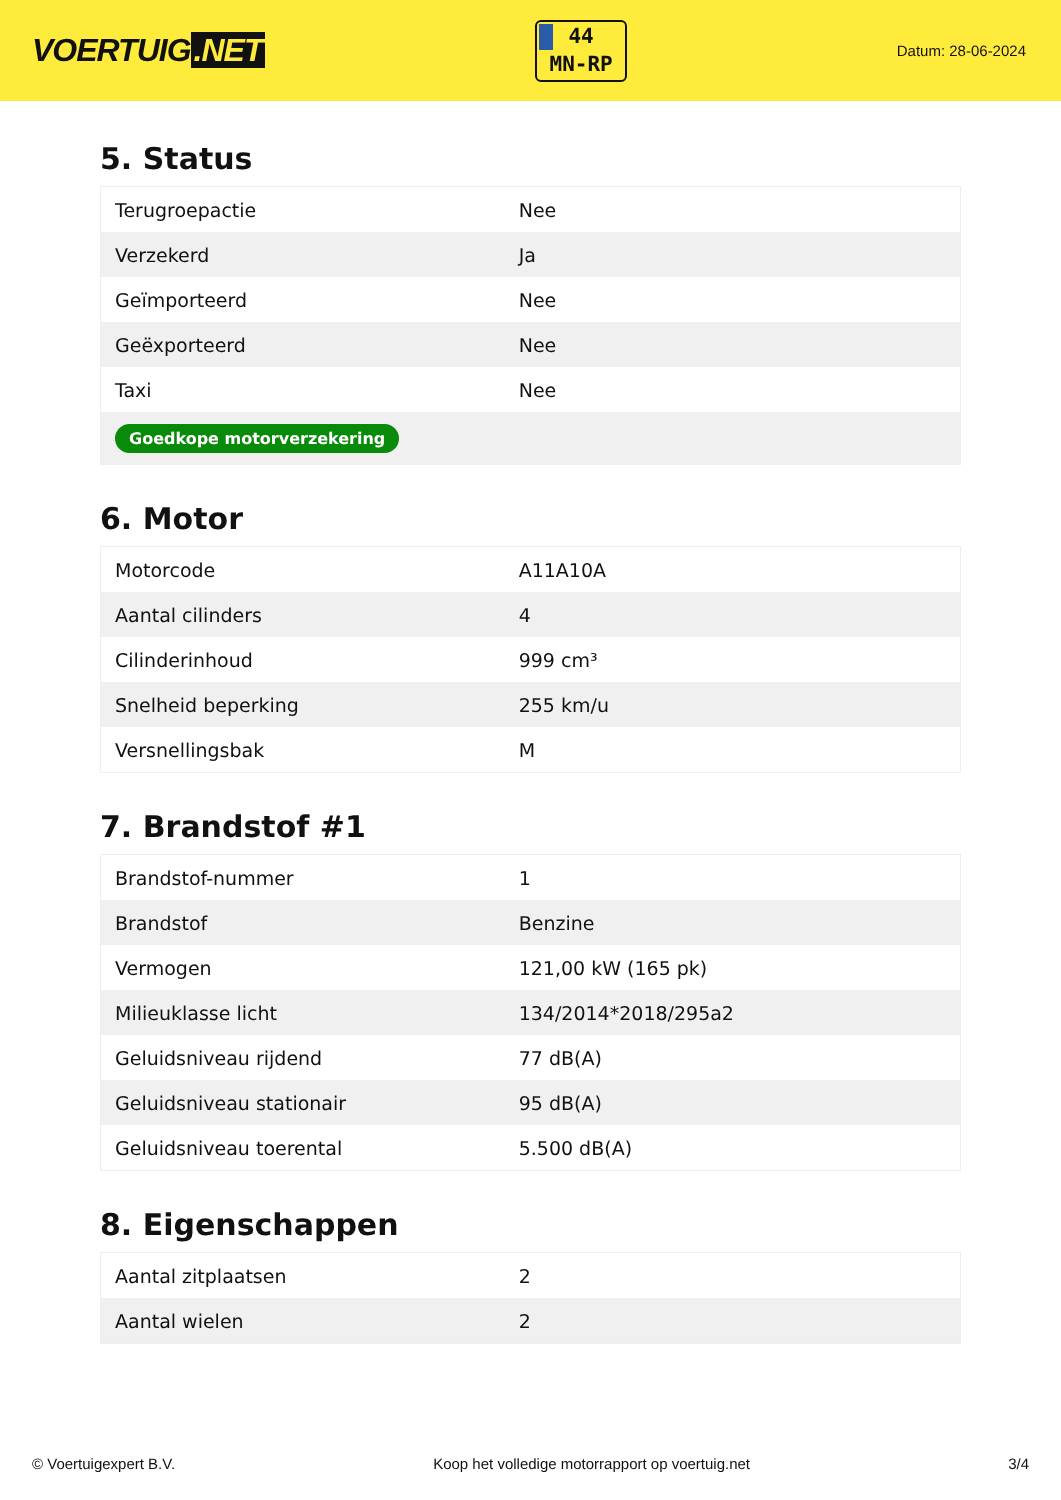VOERTUIG.NET
44
MN-RP
Datum: 28-06-2024
5. Status
| Terugroepactie | Nee |
| Verzekerd | Ja |
| Geïmporteerd | Nee |
| Geëxporteerd | Nee |
| Taxi | Nee |
| Goedkope motorverzekering | |
6. Motor
| Motorcode | A11A10A |
| Aantal cilinders | 4 |
| Cilinderinhoud | 999 cm³ |
| Snelheid beperking | 255 km/u |
| Versnellingsbak | M |
7. Brandstof #1
| Brandstof-nummer | 1 |
| Brandstof | Benzine |
| Vermogen | 121,00 kW (165 pk) |
| Milieuklasse licht | 134/2014*2018/295a2 |
| Geluidsniveau rijdend | 77 dB(A) |
| Geluidsniveau stationair | 95 dB(A) |
| Geluidsniveau toerental | 5.500 dB(A) |
8. Eigenschappen
| Aantal zitplaatsen | 2 |
| Aantal wielen | 2 |
© Voertuigexpert B.V. Koop het volledige motorrapport op voertuig.net 3/4